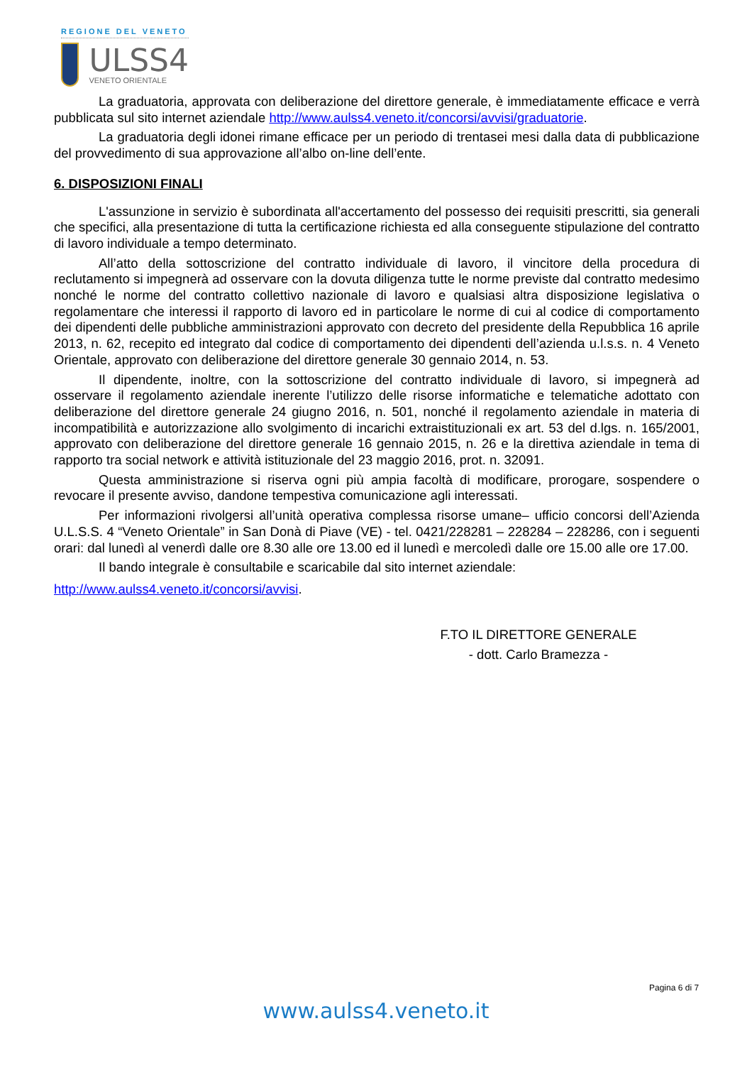REGIONE DEL VENETO
ULSS4
VENETO ORIENTALE
La graduatoria, approvata con deliberazione del direttore generale, è immediatamente efficace e verrà pubblicata sul sito internet aziendale http://www.aulss4.veneto.it/concorsi/avvisi/graduatorie.
La graduatoria degli idonei rimane efficace per un periodo di trentasei mesi dalla data di pubblicazione del provvedimento di sua approvazione all’albo on-line dell’ente.
6. DISPOSIZIONI FINALI
L'assunzione in servizio è subordinata all'accertamento del possesso dei requisiti prescritti, sia generali che specifici, alla presentazione di tutta la certificazione richiesta ed alla conseguente stipulazione del contratto di lavoro individuale a tempo determinato.
All’atto della sottoscrizione del contratto individuale di lavoro, il vincitore della procedura di reclutamento si impegnerà ad osservare con la dovuta diligenza tutte le norme previste dal contratto medesimo nonché le norme del contratto collettivo nazionale di lavoro e qualsiasi altra disposizione legislativa o regolamentare che interessi il rapporto di lavoro ed in particolare le norme di cui al codice di comportamento dei dipendenti delle pubbliche amministrazioni approvato con decreto del presidente della Repubblica 16 aprile 2013, n. 62, recepito ed integrato dal codice di comportamento dei dipendenti dell’azienda u.l.s.s. n. 4 Veneto Orientale, approvato con deliberazione del direttore generale 30 gennaio 2014, n. 53.
Il dipendente, inoltre, con la sottoscrizione del contratto individuale di lavoro, si impegnerà ad osservare il regolamento aziendale inerente l’utilizzo delle risorse informatiche e telematiche adottato con deliberazione del direttore generale 24 giugno 2016, n. 501, nonché il regolamento aziendale in materia di incompatibilità e autorizzazione allo svolgimento di incarichi extraistituzionali ex art. 53 del d.lgs. n. 165/2001, approvato con deliberazione del direttore generale 16 gennaio 2015, n. 26 e la direttiva aziendale in tema di rapporto tra social network e attività istituzionale del 23 maggio 2016, prot. n. 32091.
Questa amministrazione si riserva ogni più ampia facoltà di modificare, prorogare, sospendere o revocare il presente avviso, dandone tempestiva comunicazione agli interessati.
Per informazioni rivolgersi all’unità operativa complessa risorse umane– ufficio concorsi dell’Azienda U.L.S.S. 4 “Veneto Orientale” in San Donà di Piave (VE) - tel. 0421/228281 – 228284 – 228286, con i seguenti orari: dal lunedì al venerdì dalle ore 8.30 alle ore 13.00 ed il lunedì e mercoledì dalle ore 15.00 alle ore 17.00.
Il bando integrale è consultabile e scaricabile dal sito internet aziendale:
http://www.aulss4.veneto.it/concorsi/avvisi.
F.TO IL DIRETTORE GENERALE
- dott. Carlo Bramezza -
Pagina 6 di 7
www.aulss4.veneto.it